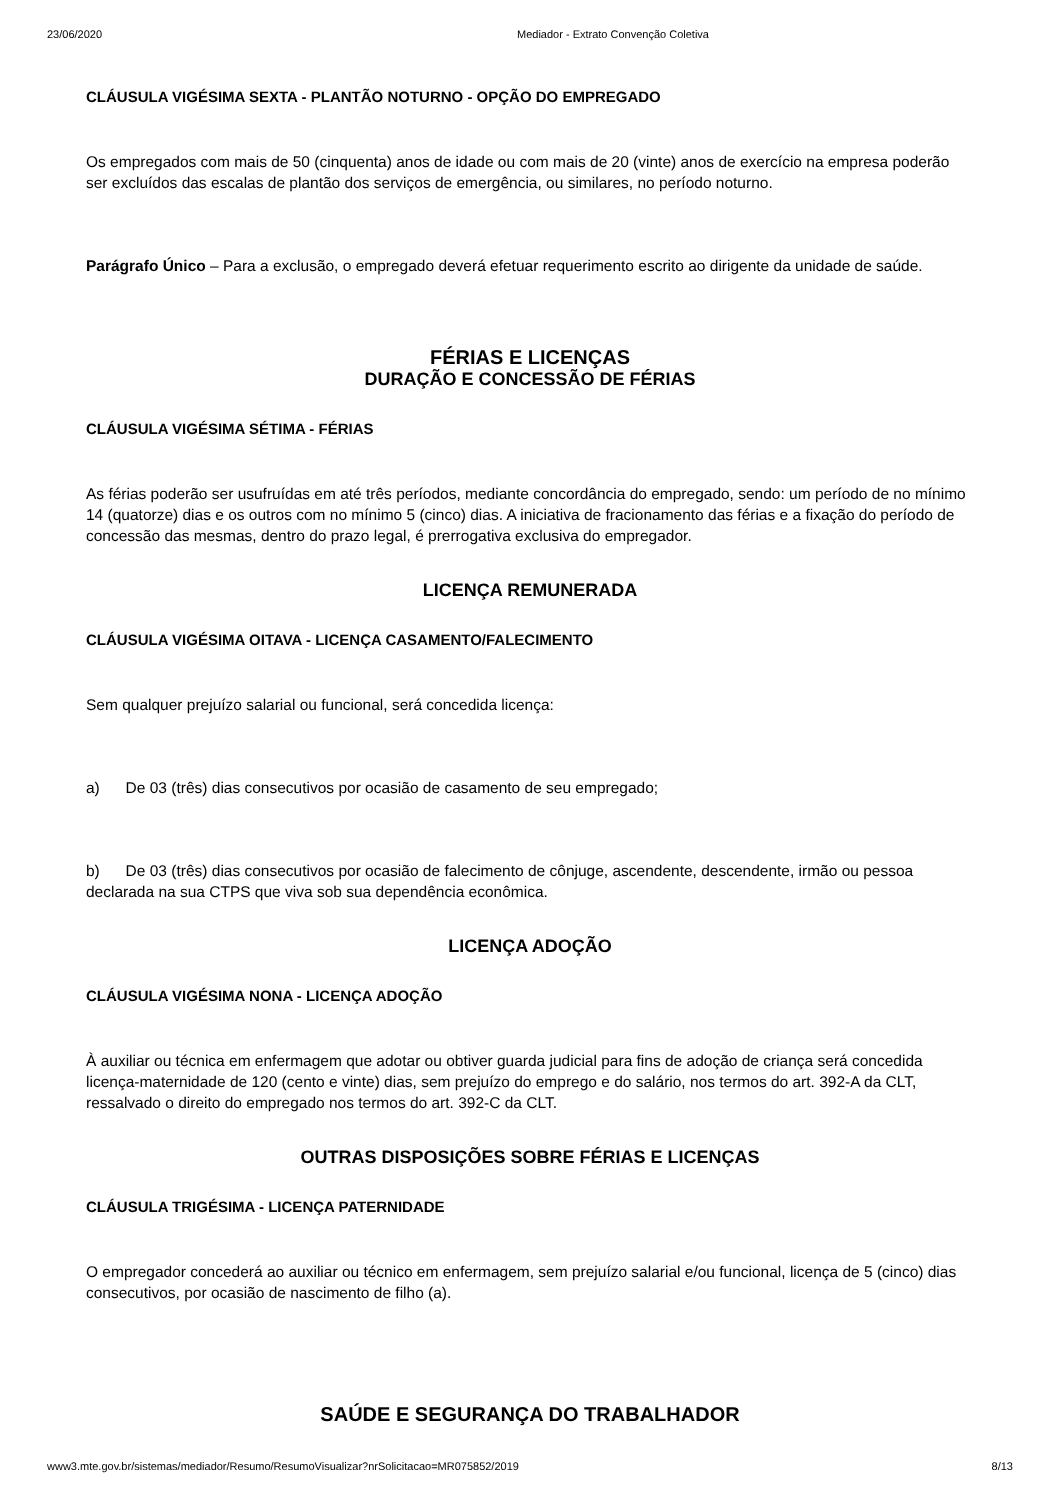23/06/2020 Mediador - Extrato Convenção Coletiva
CLÁUSULA VIGÉSIMA SEXTA - PLANTÃO NOTURNO - OPÇÃO DO EMPREGADO
Os empregados com mais de 50 (cinquenta) anos de idade ou com mais de 20 (vinte) anos de exercício na empresa poderão ser excluídos das escalas de plantão dos serviços de emergência, ou similares, no período noturno.
Parágrafo Único – Para a exclusão, o empregado deverá efetuar requerimento escrito ao dirigente da unidade de saúde.
FÉRIAS E LICENÇAS
DURAÇÃO E CONCESSÃO DE FÉRIAS
CLÁUSULA VIGÉSIMA SÉTIMA - FÉRIAS
As férias poderão ser usufruídas em até três períodos, mediante concordância do empregado, sendo: um período de no mínimo 14 (quatorze) dias e os outros com no mínimo 5 (cinco) dias. A iniciativa de fracionamento das férias e a fixação do período de concessão das mesmas, dentro do prazo legal, é prerrogativa exclusiva do empregador.
LICENÇA REMUNERADA
CLÁUSULA VIGÉSIMA OITAVA - LICENÇA CASAMENTO/FALECIMENTO
Sem qualquer prejuízo salarial ou funcional, será concedida licença:
a) De 03 (três) dias consecutivos por ocasião de casamento de seu empregado;
b) De 03 (três) dias consecutivos por ocasião de falecimento de cônjuge, ascendente, descendente, irmão ou pessoa declarada na sua CTPS que viva sob sua dependência econômica.
LICENÇA ADOÇÃO
CLÁUSULA VIGÉSIMA NONA - LICENÇA ADOÇÃO
À auxiliar ou técnica em enfermagem que adotar ou obtiver guarda judicial para fins de adoção de criança será concedida licença-maternidade de 120 (cento e vinte) dias, sem prejuízo do emprego e do salário, nos termos do art. 392-A da CLT, ressalvado o direito do empregado nos termos do art. 392-C da CLT.
OUTRAS DISPOSIÇÕES SOBRE FÉRIAS E LICENÇAS
CLÁUSULA TRIGÉSIMA - LICENÇA PATERNIDADE
O empregador concederá ao auxiliar ou técnico em enfermagem, sem prejuízo salarial e/ou funcional, licença de 5 (cinco) dias consecutivos, por ocasião de nascimento de filho (a).
SAÚDE E SEGURANÇA DO TRABALHADOR
www3.mte.gov.br/sistemas/mediador/Resumo/ResumoVisualizar?nrSolicitacao=MR075852/2019 8/13